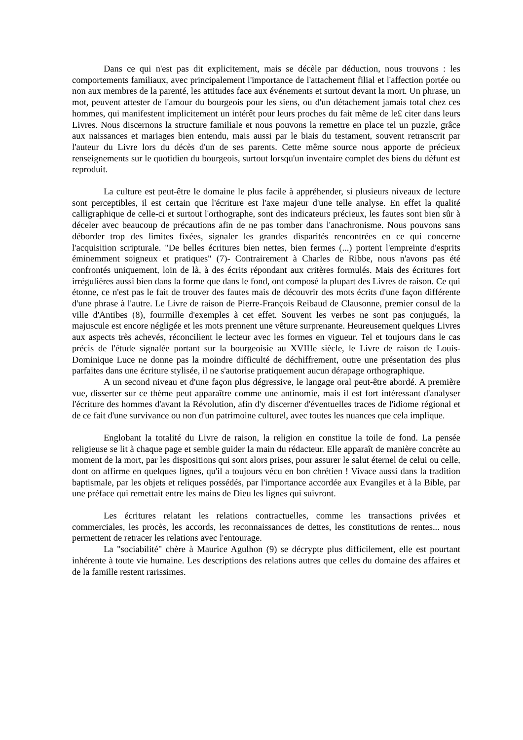Dans ce qui n'est pas dit explicitement, mais se décèle par déduction, nous trouvons : les comportements familiaux, avec principalement l'importance de l'attachement filial et l'affection portée ou non aux membres de la parenté, les attitudes face aux événements et surtout devant la mort. Un phrase, un mot, peuvent attester de l'amour du bourgeois pour les siens, ou d'un détachement jamais total chez ces hommes, qui manifestent implicitement un intérêt pour leurs proches du fait même de le£ citer dans leurs Livres. Nous discernons la structure familiale et nous pouvons la remettre en place tel un puzzle, grâce aux naissances et mariages bien entendu, mais aussi par le biais du testament, souvent retranscrit par l'auteur du Livre lors du décès d'un de ses parents. Cette même source nous apporte de précieux renseignements sur le quotidien du bourgeois, surtout lorsqu'un inventaire complet des biens du défunt est reproduit.
La culture est peut-être le domaine le plus facile à appréhender, si plusieurs niveaux de lecture sont perceptibles, il est certain que l'écriture est l'axe majeur d'une telle analyse. En effet la qualité calligraphique de celle-ci et surtout l'orthographe, sont des indicateurs précieux, les fautes sont bien sûr à déceler avec beaucoup de précautions afin de ne pas tomber dans l'anachronisme. Nous pouvons sans déborder trop des limites fixées, signaler les grandes disparités rencontrées en ce qui concerne l'acquisition scripturale. "De belles écritures bien nettes, bien fermes (...) portent l'empreinte d'esprits éminemment soigneux et pratiques" (7)- Contrairement à Charles de Ribbe, nous n'avons pas été confrontés uniquement, loin de là, à des écrits répondant aux critères formulés. Mais des écritures fort irrégulières aussi bien dans la forme que dans le fond, ont composé la plupart des Livres de raison. Ce qui étonne, ce n'est pas le fait de trouver des fautes mais de découvrir des mots écrits d'une façon différente d'une phrase à l'autre. Le Livre de raison de Pierre-François Reibaud de Clausonne, premier consul de la ville d'Antibes (8), fourmille d'exemples à cet effet. Souvent les verbes ne sont pas conjugués, la majuscule est encore négligée et les mots prennent une vêture surprenante. Heureusement quelques Livres aux aspects très achevés, réconcilient le lecteur avec les formes en vigueur. Tel et toujours dans le cas précis de l'étude signalée portant sur la bourgeoisie au XVIIIe siècle, le Livre de raison de Louis-Dominique Luce ne donne pas la moindre difficulté de déchiffrement, outre une présentation des plus parfaites dans une écriture stylisée, il ne s'autorise pratiquement aucun dérapage orthographique.
A un second niveau et d'une façon plus dégressive, le langage oral peut-être abordé. A première vue, disserter sur ce thème peut apparaître comme une antinomie, mais il est fort intéressant d'analyser l'écriture des hommes d'avant la Révolution, afin d'y discerner d'éventuelles traces de l'idiome régional et de ce fait d'une survivance ou non d'un patrimoine culturel, avec toutes les nuances que cela implique.
Englobant la totalité du Livre de raison, la religion en constitue la toile de fond. La pensée religieuse se lit à chaque page et semble guider la main du rédacteur. Elle apparaît de manière concrète au moment de la mort, par les dispositions qui sont alors prises, pour assurer le salut éternel de celui ou celle, dont on affirme en quelques lignes, qu'il a toujours vécu en bon chrétien ! Vivace aussi dans la tradition baptismale, par les objets et reliques possédés, par l'importance accordée aux Evangiles et à la Bible, par une préface qui remettait entre les mains de Dieu les lignes qui suivront.
Les écritures relatant les relations contractuelles, comme les transactions privées et commerciales, les procès, les accords, les reconnaissances de dettes, les constitutions de rentes... nous permettent de retracer les relations avec l'entourage.
La "sociabilité" chère à Maurice Agulhon (9) se décrypte plus difficilement, elle est pourtant inhérente à toute vie humaine. Les descriptions des relations autres que celles du domaine des affaires et de la famille restent rarissimes.